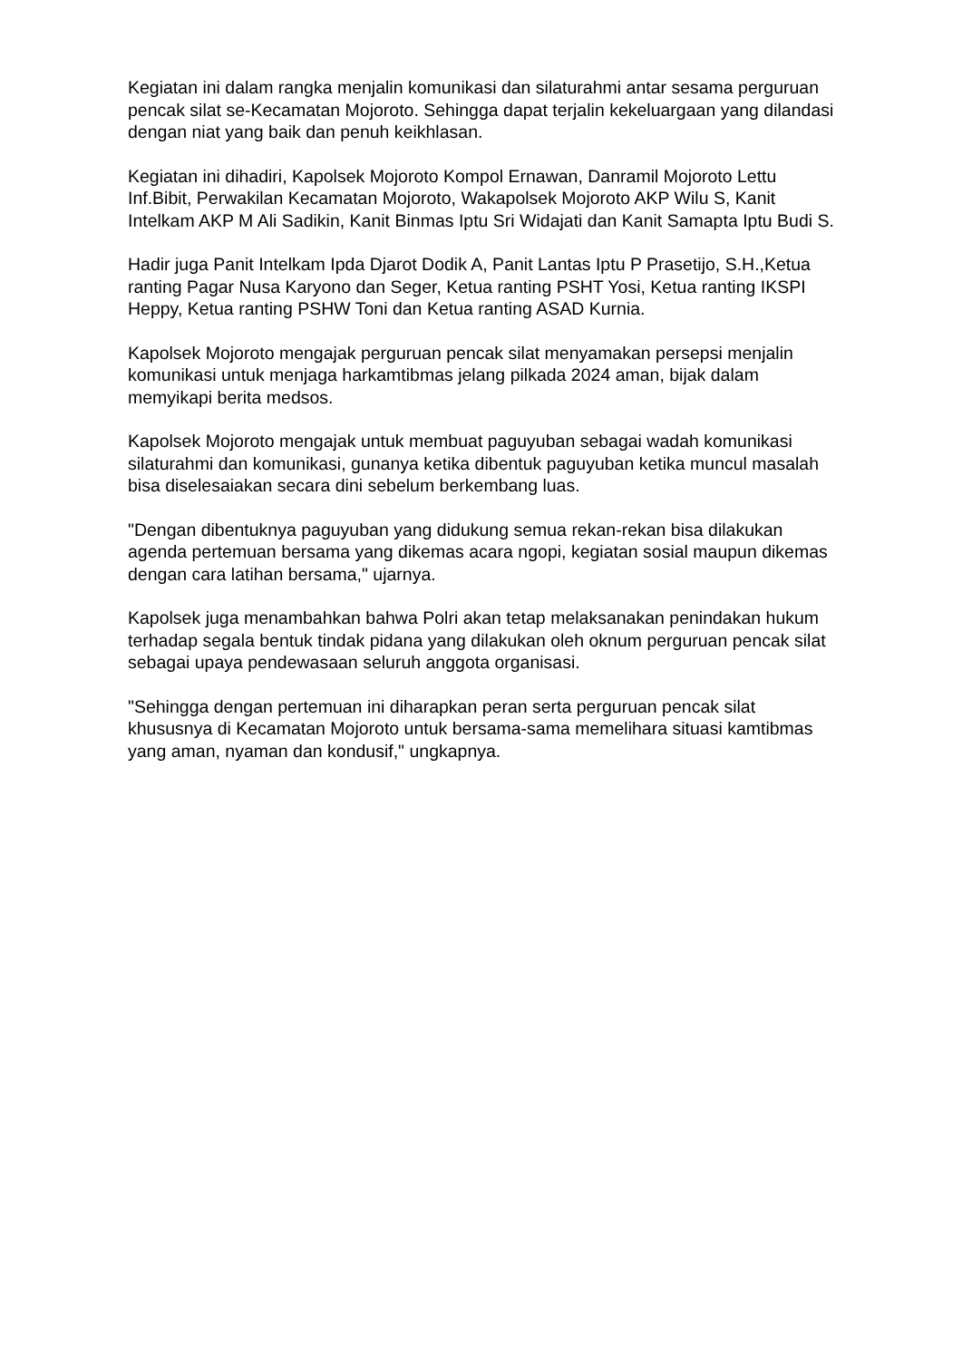Kegiatan ini dalam rangka menjalin komunikasi dan silaturahmi antar sesama perguruan pencak silat se-Kecamatan Mojoroto. Sehingga dapat terjalin kekeluargaan yang dilandasi dengan niat yang baik dan penuh keikhlasan.
Kegiatan ini dihadiri, Kapolsek Mojoroto Kompol Ernawan, Danramil Mojoroto Lettu Inf.Bibit, Perwakilan Kecamatan Mojoroto, Wakapolsek Mojoroto AKP Wilu S, Kanit Intelkam AKP M Ali Sadikin, Kanit Binmas Iptu Sri Widajati dan Kanit Samapta Iptu Budi S.
Hadir juga Panit Intelkam Ipda Djarot Dodik A, Panit Lantas Iptu P Prasetijo, S.H.,Ketua ranting Pagar Nusa Karyono dan Seger, Ketua ranting PSHT Yosi, Ketua ranting IKSPI Heppy, Ketua ranting PSHW Toni dan Ketua ranting ASAD Kurnia.
Kapolsek Mojoroto mengajak perguruan pencak silat menyamakan persepsi menjalin komunikasi untuk menjaga harkamtibmas jelang pilkada 2024 aman, bijak dalam memyikapi berita medsos.
Kapolsek Mojoroto mengajak untuk membuat paguyuban sebagai wadah komunikasi silaturahmi dan komunikasi, gunanya ketika dibentuk paguyuban ketika muncul masalah bisa diselesaiakan secara dini sebelum berkembang luas.
"Dengan dibentuknya paguyuban yang didukung semua rekan-rekan bisa dilakukan agenda pertemuan bersama yang dikemas acara ngopi, kegiatan sosial maupun dikemas dengan cara latihan bersama," ujarnya.
Kapolsek juga menambahkan bahwa Polri akan tetap melaksanakan penindakan hukum terhadap segala bentuk tindak pidana yang dilakukan oleh oknum perguruan pencak silat sebagai upaya pendewasaan seluruh anggota organisasi.
"Sehingga dengan pertemuan ini diharapkan peran serta perguruan pencak silat khususnya di Kecamatan Mojoroto untuk bersama-sama memelihara situasi kamtibmas yang aman, nyaman dan kondusif," ungkapnya.